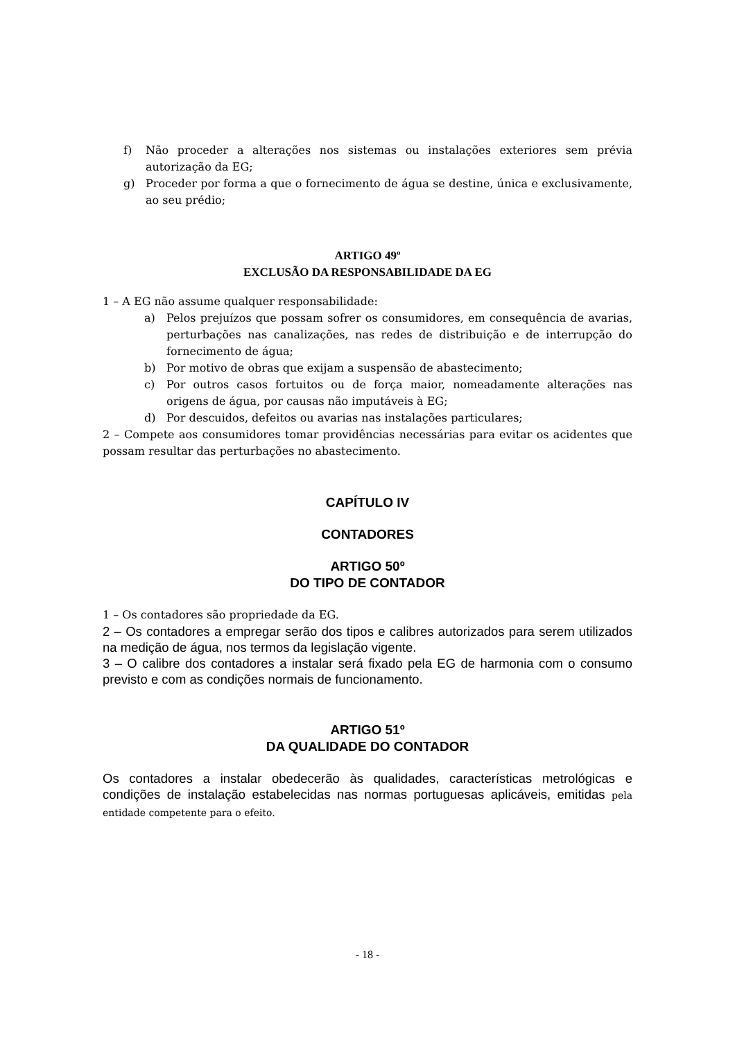f) Não proceder a alterações nos sistemas ou instalações exteriores sem prévia autorização da EG;
g) Proceder por forma a que o fornecimento de água se destine, única e exclusivamente, ao seu prédio;
ARTIGO 49º
EXCLUSÃO DA RESPONSABILIDADE DA EG
1 – A EG não assume qualquer responsabilidade:
a) Pelos prejuízos que possam sofrer os consumidores, em consequência de avarias, perturbações nas canalizações, nas redes de distribuição e de interrupção do fornecimento de água;
b) Por motivo de obras que exijam a suspensão de abastecimento;
c) Por outros casos fortuitos ou de força maior, nomeadamente alterações nas origens de água, por causas não imputáveis à EG;
d) Por descuidos, defeitos ou avarias nas instalações particulares;
2 – Compete aos consumidores tomar providências necessárias para evitar os acidentes que possam resultar das perturbações no abastecimento.
CAPÍTULO IV
CONTADORES
ARTIGO 50º
DO TIPO DE CONTADOR
1 – Os contadores são propriedade da EG.
2 – Os contadores a empregar serão dos tipos e calibres autorizados para serem utilizados na medição de água, nos termos da legislação vigente.
3 – O calibre dos contadores a instalar será fixado pela EG de harmonia com o consumo previsto e com as condições normais de funcionamento.
ARTIGO 51º
DA QUALIDADE DO CONTADOR
Os contadores a instalar obedecerão às qualidades, características metrológicas e condições de instalação estabelecidas nas normas portuguesas aplicáveis, emitidas pela entidade competente para o efeito.
- 18 -